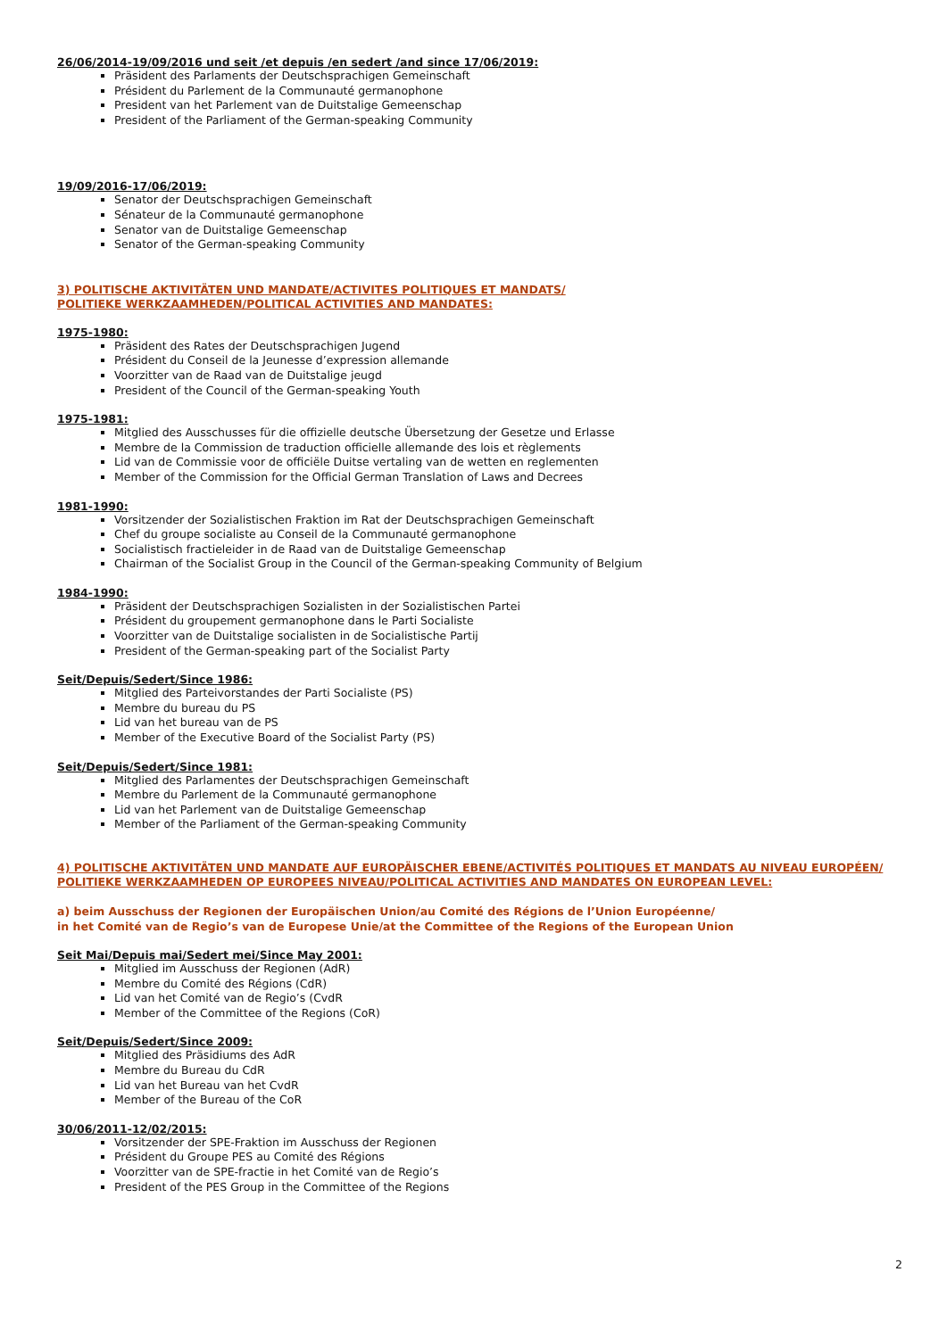26/06/2014-19/09/2016 und seit /et depuis /en sedert /and since 17/06/2019:
Präsident des Parlaments der Deutschsprachigen Gemeinschaft
Président du Parlement de la Communauté germanophone
President van het Parlement van de Duitstalige Gemeenschap
President of the Parliament of the German-speaking Community
19/09/2016-17/06/2019:
Senator der Deutschsprachigen Gemeinschaft
Sénateur de la Communauté germanophone
Senator van de Duitstalige Gemeenschap
Senator of the German-speaking Community
3) POLITISCHE AKTIVITÄTEN UND MANDATE/ACTIVITES POLITIQUES ET MANDATS/
POLITIEKE WERKZAAMHEDEN/POLITICAL ACTIVITIES AND MANDATES:
1975-1980:
Präsident des Rates der Deutschsprachigen Jugend
Président du Conseil de la Jeunesse d’expression allemande
Voorzitter van de Raad van de Duitstalige jeugd
President of the Council of the German-speaking Youth
1975-1981:
Mitglied des Ausschusses für die offizielle deutsche Übersetzung der Gesetze und Erlasse
Membre de la Commission de traduction officielle allemande des lois et règlements
Lid van de Commissie voor de officiële Duitse vertaling van de wetten en reglementen
Member of the Commission for the Official German Translation of Laws and Decrees
1981-1990:
Vorsitzender der Sozialistischen Fraktion im Rat der Deutschsprachigen Gemeinschaft
Chef du groupe socialiste au Conseil de la Communauté germanophone
Socialistisch fractieleider in de Raad van de Duitstalige Gemeenschap
Chairman of the Socialist Group in the Council of the German-speaking Community of Belgium
1984-1990:
Präsident der Deutschsprachigen Sozialisten in der Sozialistischen Partei
Président du groupement germanophone dans le Parti Socialiste
Voorzitter van de Duitstalige socialisten in de Socialistische Partij
President of the German-speaking part of the Socialist Party
Seit/Depuis/Sedert/Since 1986:
Mitglied des Parteivorstandes der Parti Socialiste (PS)
Membre du bureau du PS
Lid van het bureau van de PS
Member of the Executive Board of the Socialist Party (PS)
Seit/Depuis/Sedert/Since 1981:
Mitglied des Parlamentes der Deutschsprachigen Gemeinschaft
Membre du Parlement de la Communauté germanophone
Lid van het Parlement van de Duitstalige Gemeenschap
Member of the Parliament of the German-speaking Community
4) POLITISCHE AKTIVITÄTEN UND MANDATE AUF EUROPÄISCHER EBENE/ACTIVITÉS POLITIQUES ET MANDATS AU NIVEAU EUROPÉEN/
POLITIEKE WERKZAAMHEDEN OP EUROPEES NIVEAU/POLITICAL ACTIVITIES AND MANDATES ON EUROPEAN LEVEL:
a) beim Ausschuss der Regionen der Europäischen Union/au Comité des Régions de l’Union Européenne/
in het Comité van de Regio’s van de Europese Unie/at the Committee of the Regions of the European Union
Seit Mai/Depuis mai/Sedert mei/Since May 2001:
Mitglied im Ausschuss der Regionen (AdR)
Membre du Comité des Régions (CdR)
Lid van het Comité van de Regio’s (CvdR
Member of the Committee of the Regions (CoR)
Seit/Depuis/Sedert/Since 2009:
Mitglied des Präsidiums des AdR
Membre du Bureau du CdR
Lid van het Bureau van het CvdR
Member of the Bureau of the CoR
30/06/2011-12/02/2015:
Vorsitzender der SPE-Fraktion im Ausschuss der Regionen
Président du Groupe PES au Comité des Régions
Voorzitter van de SPE-fractie in het Comité van de Regio’s
President of the PES Group in the Committee of the Regions
2